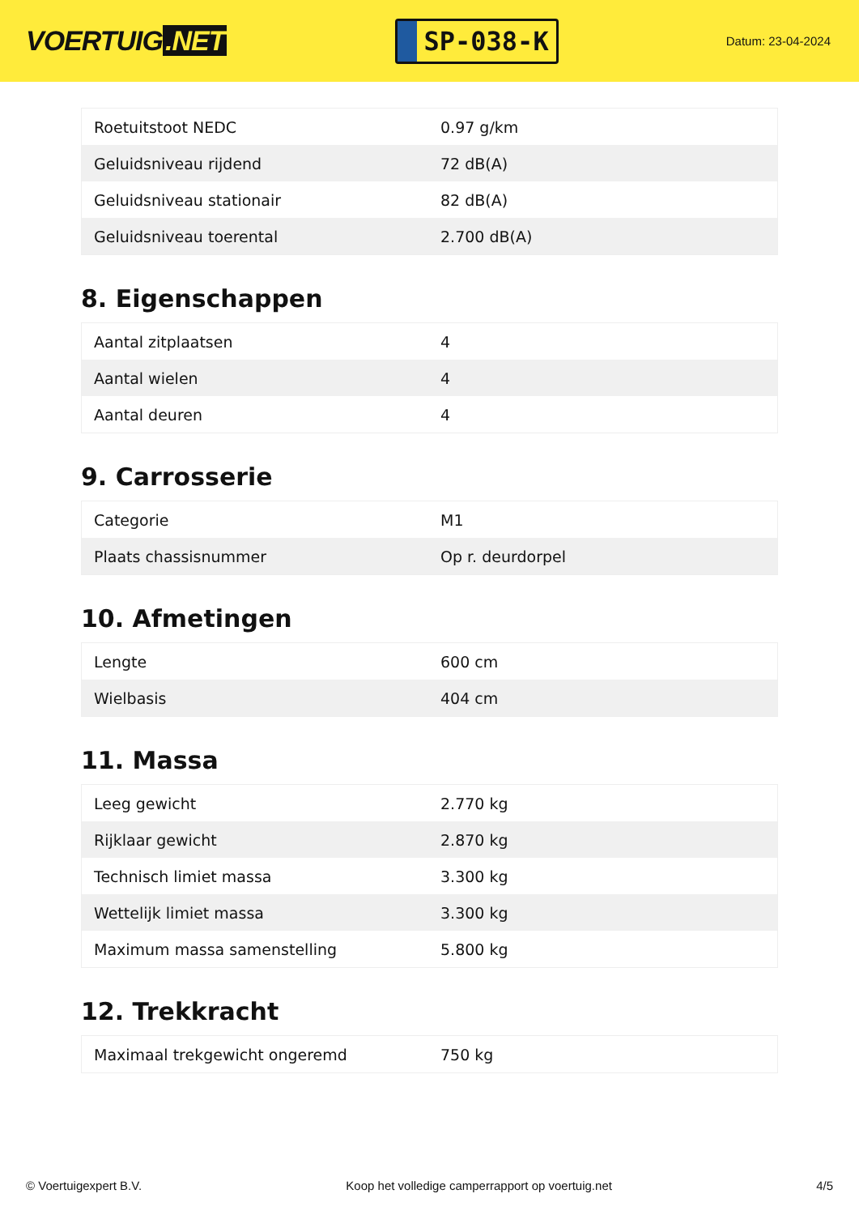VOERTUIG.NET
SP-038-K
Datum: 23-04-2024
| Roetuitstoot NEDC | 0.97 g/km |
| Geluidsniveau rijdend | 72 dB(A) |
| Geluidsniveau stationair | 82 dB(A) |
| Geluidsniveau toerental | 2.700 dB(A) |
8. Eigenschappen
| Aantal zitplaatsen | 4 |
| Aantal wielen | 4 |
| Aantal deuren | 4 |
9. Carrosserie
| Categorie | M1 |
| Plaats chassisnummer | Op r. deurdorpel |
10. Afmetingen
| Lengte | 600 cm |
| Wielbasis | 404 cm |
11. Massa
| Leeg gewicht | 2.770 kg |
| Rijklaar gewicht | 2.870 kg |
| Technisch limiet massa | 3.300 kg |
| Wettelijk limiet massa | 3.300 kg |
| Maximum massa samenstelling | 5.800 kg |
12. Trekkracht
| Maximaal trekgewicht ongeremd | 750 kg |
© Voertuigexpert B.V. Koop het volledige camperrapport op voertuig.net 4/5